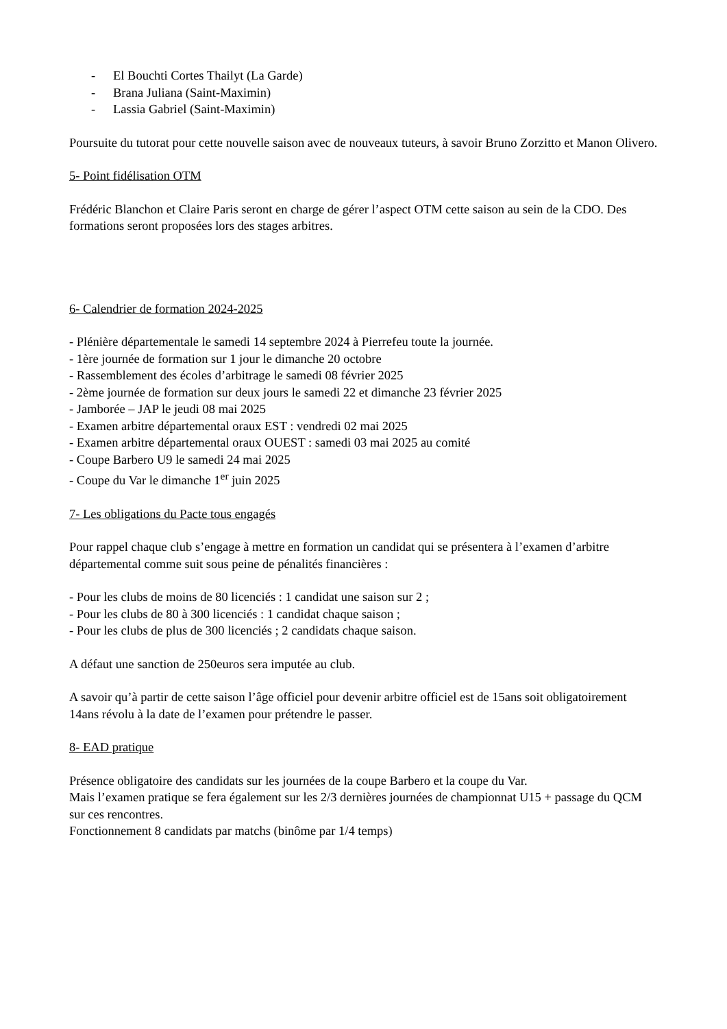- El Bouchti Cortes Thailyt (La Garde)
- Brana Juliana (Saint-Maximin)
- Lassia Gabriel (Saint-Maximin)
Poursuite du tutorat pour cette nouvelle saison avec de nouveaux tuteurs, à savoir Bruno Zorzitto et Manon Olivero.
5- Point fidélisation OTM
Frédéric Blanchon et Claire Paris seront en charge de gérer l’aspect OTM cette saison au sein de la CDO. Des formations seront proposées lors des stages arbitres.
6- Calendrier de formation 2024-2025
- Plénière départementale le samedi 14 septembre 2024 à Pierrefeu toute la journée.
- 1ère journée de formation sur 1 jour le dimanche 20 octobre
- Rassemblement des écoles d’arbitrage le samedi 08 février 2025
- 2ème journée de formation sur deux jours le samedi 22 et dimanche 23 février 2025
- Jamborée – JAP le jeudi 08 mai 2025
- Examen arbitre départemental oraux EST : vendredi 02 mai 2025
- Examen arbitre départemental oraux OUEST : samedi 03 mai 2025 au comité
- Coupe Barbero U9 le samedi 24 mai 2025
- Coupe du Var le dimanche 1<sup>er</sup> juin 2025
7- Les obligations du Pacte tous engagés
Pour rappel chaque club s’engage à mettre en formation un candidat qui se présentera à l’examen d’arbitre départemental comme suit sous peine de pénalités financières :
- Pour les clubs de moins de 80 licenciés : 1 candidat une saison sur 2 ;
- Pour les clubs de 80 à 300 licenciés : 1 candidat chaque saison ;
- Pour les clubs de plus de 300 licenciés ; 2 candidats chaque saison.
A défaut une sanction de 250euros sera imputée au club.
A savoir qu’à partir de cette saison l’âge officiel pour devenir arbitre officiel est de 15ans soit obligatoirement 14ans révolu à la date de l’examen pour prétendre le passer.
8- EAD pratique
Présence obligatoire des candidats sur les journées de la coupe Barbero et la coupe du Var.
Mais l’examen pratique se fera également sur les 2/3 dernières journées de championnat U15 + passage du QCM sur ces rencontres.
Fonctionnement 8 candidats par matchs (binôme par 1/4 temps)